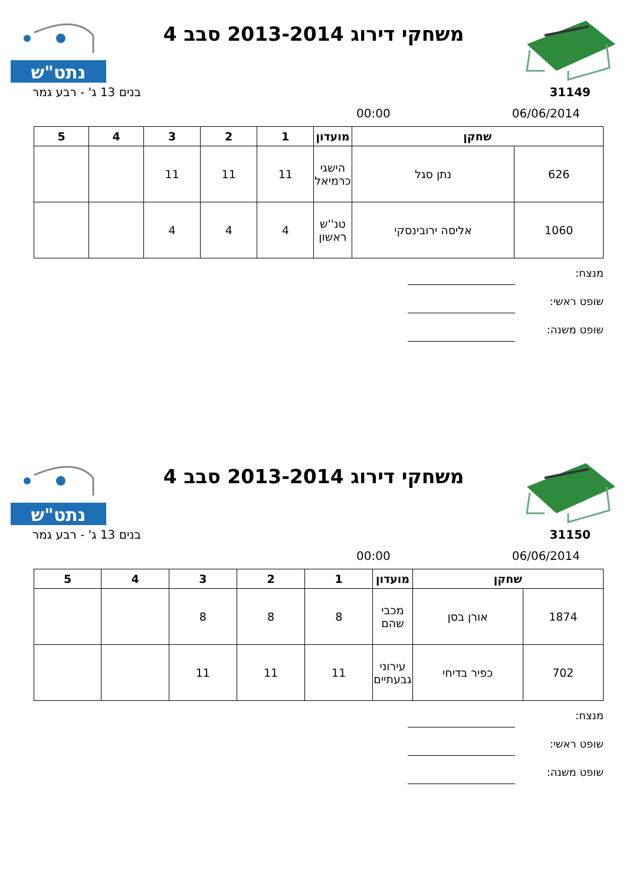משחקי דירוג 2013-2014 סבב 4
נתט"ש
31149 בנים 13 ג' - רבע גמר
06/06/2014 00:00
| שחקן | | מועדון | 1 | 2 | 3 | 4 | 5 |
| --- | --- | --- | --- | --- | --- | --- | --- |
| 626 | נתן סגל | הישגי כרמיאל | 11 | 11 | 11 | | |
| 1060 | אליסה ירובינסקי | טנ''ש ראשון | 4 | 4 | 4 | | |
מנצח:
שופט ראשי:
שופט משנה:
משחקי דירוג 2013-2014 סבב 4
נתט"ש
31150 בנים 13 ג' - רבע גמר
06/06/2014 00:00
| שחקן | | מועדון | 1 | 2 | 3 | 4 | 5 |
| --- | --- | --- | --- | --- | --- | --- | --- |
| 1874 | אורן בסן | מכבי שהם | 8 | 8 | 8 | | |
| 702 | כפיר בדיחי | עירוני גבעתיים | 11 | 11 | 11 | | |
מנצח:
שופט ראשי:
שופט משנה: